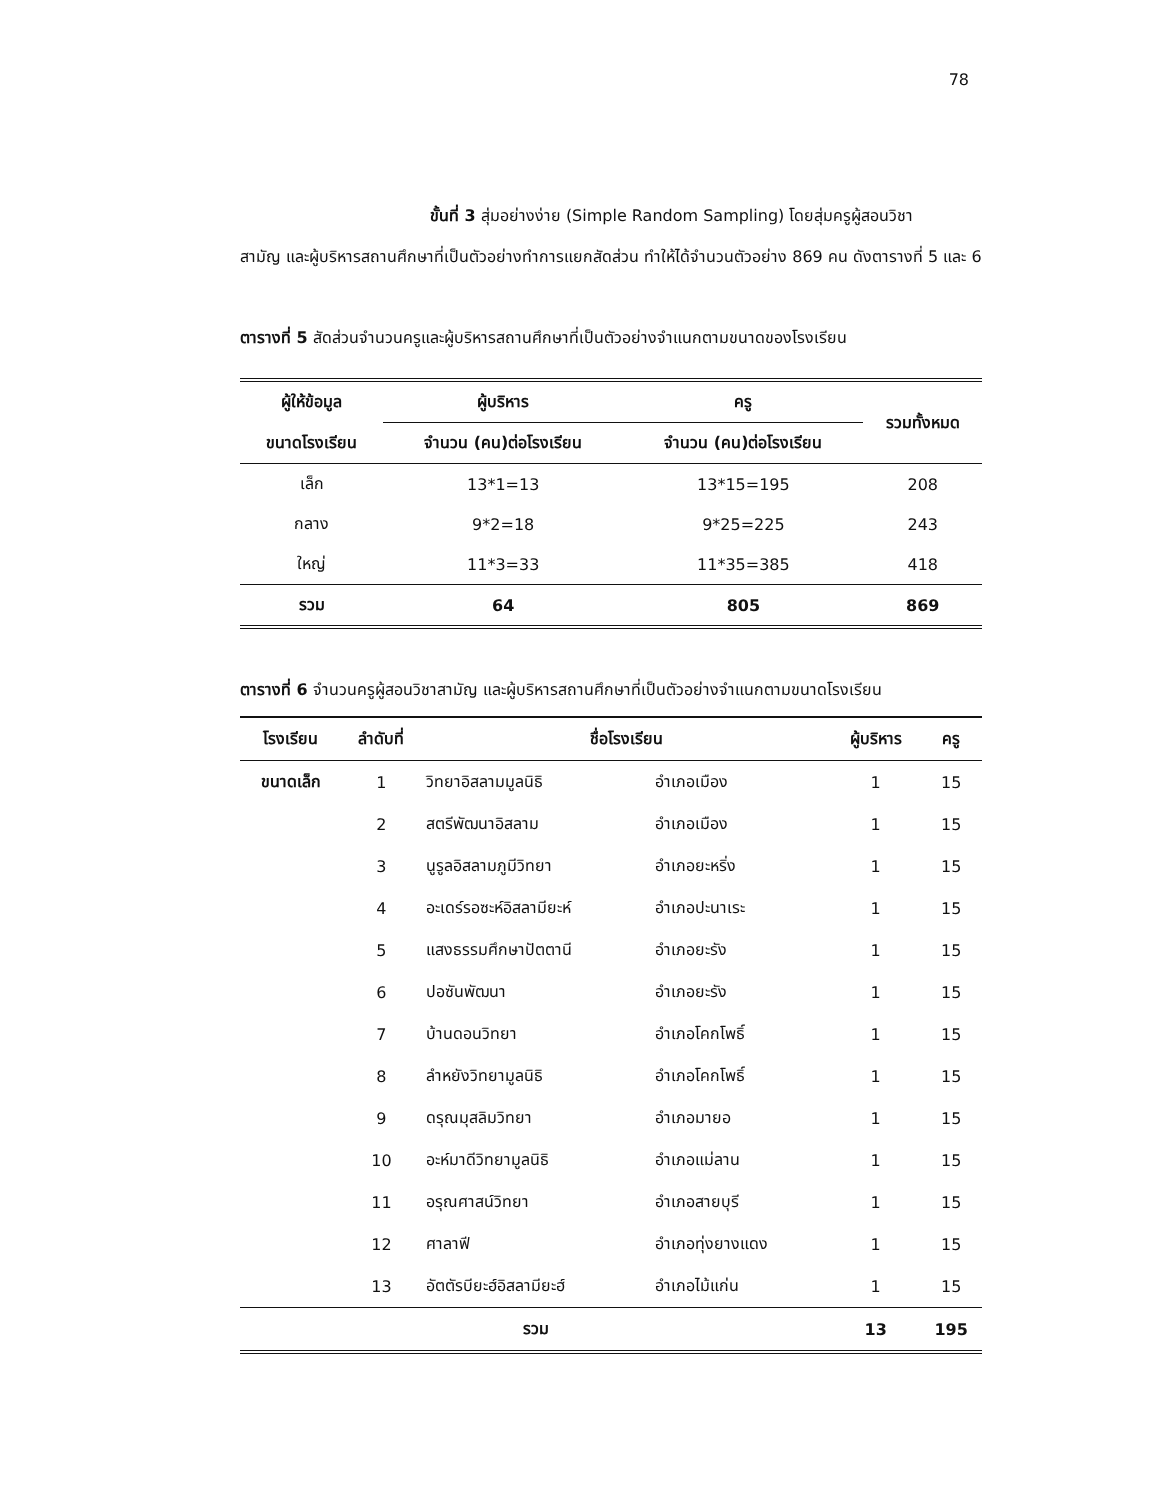78
ขั้นที่ 3 สุ่มอย่างง่าย (Simple Random Sampling) โดยสุ่มครูผู้สอนวิชา
สามัญ และผู้บริหารสถานศึกษาที่เป็นตัวอย่างทำการแยกสัดส่วน ทำให้ได้จำนวนตัวอย่าง 869 คน ดังตารางที่ 5 และ 6
ตารางที่ 5 สัดส่วนจำนวนครูและผู้บริหารสถานศึกษาที่เป็นตัวอย่างจำแนกตามขนาดของโรงเรียน
| ผู้ให้ข้อมูล | ผู้บริหาร | ครู | รวมทั้งหมด |
| --- | --- | --- | --- |
| ขนาดโรงเรียน | จำนวน (คน)ต่อโรงเรียน | จำนวน (คน)ต่อโรงเรียน | |
| เล็ก | 13*1=13 | 13*15=195 | 208 |
| กลาง | 9*2=18 | 9*25=225 | 243 |
| ใหญ่ | 11*3=33 | 11*35=385 | 418 |
| รวม | 64 | 805 | 869 |
ตารางที่ 6 จำนวนครูผู้สอนวิชาสามัญ และผู้บริหารสถานศึกษาที่เป็นตัวอย่างจำแนกตามขนาดโรงเรียน
| โรงเรียน | ลำดับที่ | ชื่อโรงเรียน | | ผู้บริหาร | ครู |
| --- | --- | --- | --- | --- | --- |
| ขนาดเล็ก | 1 | วิทยาอิสลามมูลนิธิ | อำเภอเมือง | 1 | 15 |
| | 2 | สตรีพัฒนาอิสลาม | อำเภอเมือง | 1 | 15 |
| | 3 | นูรูลอิสลามภูมีวิทยา | อำเภอยะหริ่ง | 1 | 15 |
| | 4 | อะเดร์รอซะห์อิสลามียะห์ | อำเภอปะนาเระ | 1 | 15 |
| | 5 | แสงธรรมศึกษาปัตตานี | อำเภอยะรัง | 1 | 15 |
| | 6 | ปอซันพัฒนา | อำเภอยะรัง | 1 | 15 |
| | 7 | บ้านดอนวิทยา | อำเภอโคกโพธิ์ | 1 | 15 |
| | 8 | ลำหยังวิทยามูลนิธิ | อำเภอโคกโพธิ์ | 1 | 15 |
| | 9 | ดรุณมุสลิมวิทยา | อำเภอมายอ | 1 | 15 |
| | 10 | อะห์มาดีวิทยามูลนิธิ | อำเภอแม่ลาน | 1 | 15 |
| | 11 | อรุณศาสน์วิทยา | อำเภอสายบุรี | 1 | 15 |
| | 12 | ศาลาฟี | อำเภอทุ่งยางแดง | 1 | 15 |
| | 13 | อัตตัรบียะฮ์อิสลามียะฮ์ | อำเภอไม้แก่น | 1 | 15 |
| รวม | | | | 13 | 195 |